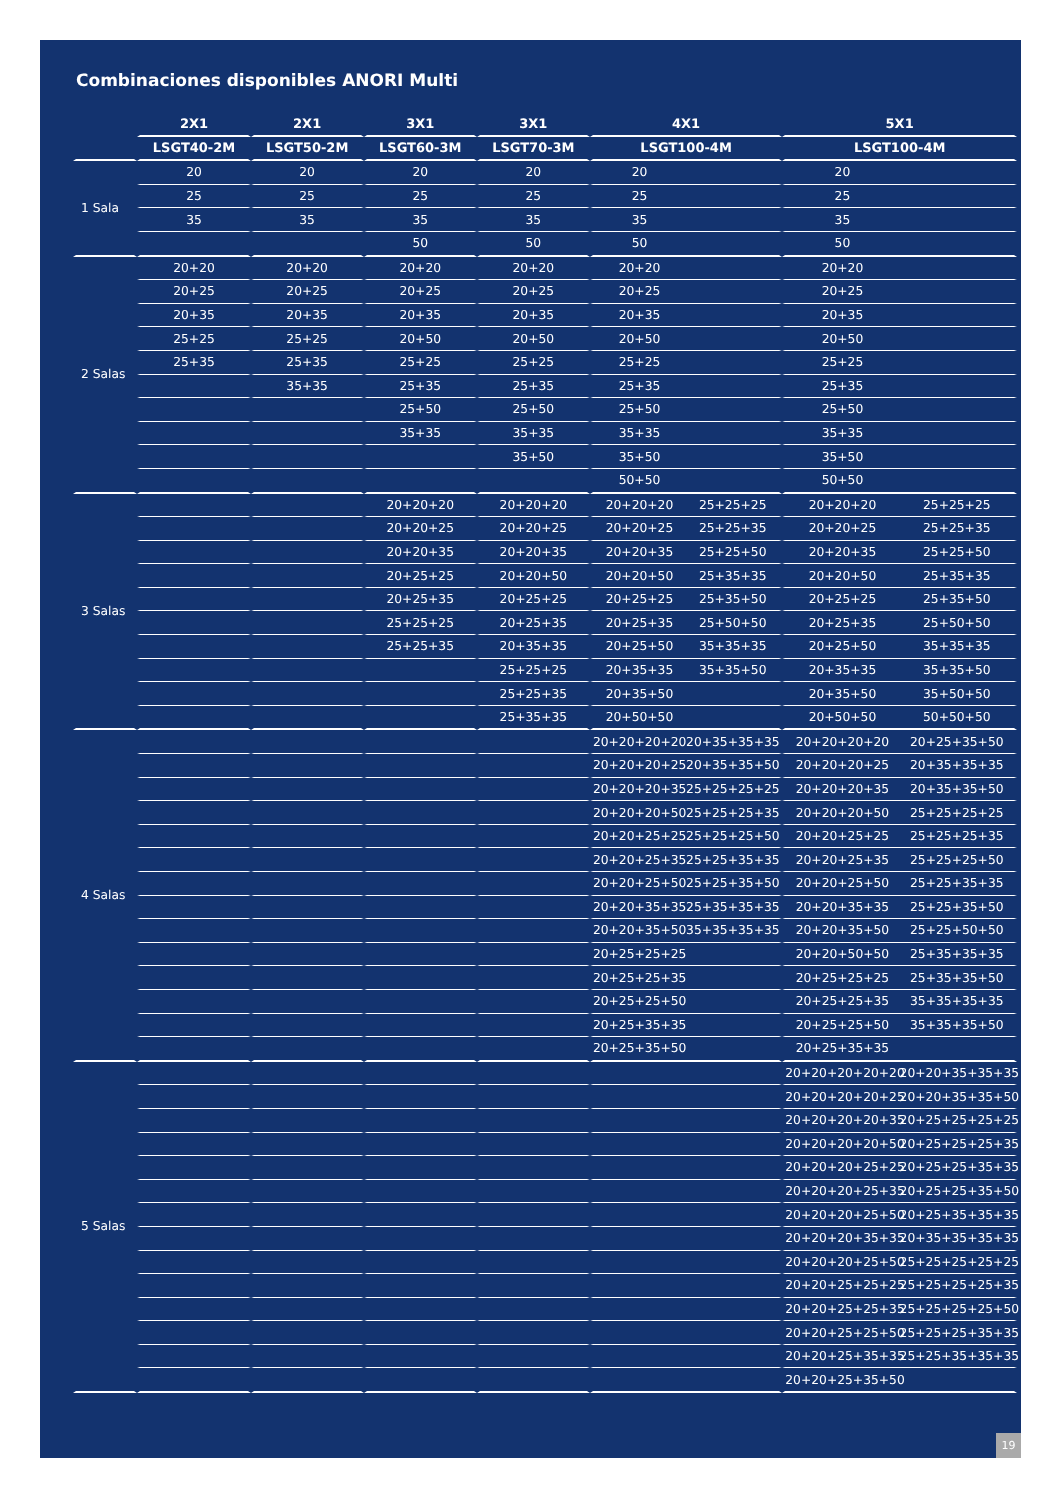Combinaciones disponibles ANORI Multi
| | 2X1 | 2X1 | 3X1 | 3X1 | 4X1 | | 5X1 | |
| --- | --- | --- | --- | --- | --- | --- | --- | --- |
| | LSGT40-2M | LSGT50-2M | LSGT60-3M | LSGT70-3M | LSGT100-4M | | LSGT100-4M | |
| 1 Sala | 20 | 20 | 20 | 20 | 20 | | 20 | |
| | 25 | 25 | 25 | 25 | 25 | | 25 | |
| | 35 | 35 | 35 | 35 | 35 | | 35 | |
| | | | 50 | 50 | 50 | | 50 | |
| 2 Salas | 20+20 | 20+20 | 20+20 | 20+20 | 20+20 | | 20+20 | |
| | 20+25 | 20+25 | 20+25 | 20+25 | 20+25 | | 20+25 | |
| | 20+35 | 20+35 | 20+35 | 20+35 | 20+35 | | 20+35 | |
| | 25+25 | 25+25 | 20+50 | 20+50 | 20+50 | | 20+50 | |
| | 25+35 | 25+35 | 25+25 | 25+25 | 25+25 | | 25+25 | |
| | | 35+35 | 25+35 | 25+35 | 25+35 | | 25+35 | |
| | | | 25+50 | 25+50 | 25+50 | | 25+50 | |
| | | | 35+35 | 35+35 | 35+35 | | 35+35 | |
| | | | | 35+50 | 35+50 | | 35+50 | |
| | | | | | 50+50 | | 50+50 | |
| 3 Salas | | | 20+20+20 | 20+20+20 | 20+20+20 | 25+25+25 | 20+20+20 | 25+25+25 |
| | | | 20+20+25 | 20+20+25 | 20+20+25 | 25+25+35 | 20+20+25 | 25+25+35 |
| | | | 20+20+35 | 20+20+35 | 20+20+35 | 25+25+50 | 20+20+35 | 25+25+50 |
| | | | 20+25+25 | 20+20+50 | 20+20+50 | 25+35+35 | 20+20+50 | 25+35+35 |
| | | | 20+25+35 | 20+25+25 | 20+25+25 | 25+35+50 | 20+25+25 | 25+35+50 |
| | | | 25+25+25 | 20+25+35 | 20+25+35 | 25+50+50 | 20+25+35 | 25+50+50 |
| | | | 25+25+35 | 20+35+35 | 20+25+50 | 35+35+35 | 20+25+50 | 35+35+35 |
| | | | | 25+25+25 | 20+35+35 | 35+35+50 | 20+35+35 | 35+35+50 |
| | | | | 25+25+35 | 20+35+50 | | 20+35+50 | 35+50+50 |
| | | | | 25+35+35 | 20+50+50 | | 20+50+50 | 50+50+50 |
| 4 Salas | | | | | 20+20+20+20 | 20+35+35+35 | 20+20+20+20 | 20+25+35+50 |
| | | | | | 20+20+20+25 | 20+35+35+50 | 20+20+20+25 | 20+35+35+35 |
| | | | | | 20+20+20+35 | 25+25+25+25 | 20+20+20+35 | 20+35+35+50 |
| | | | | | 20+20+20+50 | 25+25+25+35 | 20+20+20+50 | 25+25+25+25 |
| | | | | | 20+20+25+25 | 25+25+25+50 | 20+20+25+25 | 25+25+25+35 |
| | | | | | 20+20+25+35 | 25+25+35+35 | 20+20+25+35 | 25+25+25+50 |
| | | | | | 20+20+25+50 | 25+25+35+50 | 20+20+25+50 | 25+25+35+35 |
| | | | | | 20+20+35+35 | 25+35+35+35 | 20+20+35+35 | 25+25+35+50 |
| | | | | | 20+20+35+50 | 35+35+35+35 | 20+20+35+50 | 25+25+50+50 |
| | | | | | 20+25+25+25 | | 20+20+50+50 | 25+35+35+35 |
| | | | | | 20+25+25+35 | | 20+25+25+25 | 25+35+35+50 |
| | | | | | 20+25+25+50 | | 20+25+25+35 | 35+35+35+35 |
| | | | | | 20+25+35+35 | | 20+25+25+50 | 35+35+35+50 |
| | | | | | 20+25+35+50 | | 20+25+35+35 | |
| 5 Salas | | | | | | | 20+20+20+20+20 | 20+20+35+35+35 |
| | | | | | | | 20+20+20+20+25 | 20+20+35+35+50 |
| | | | | | | | 20+20+20+20+35 | 20+25+25+25+25 |
| | | | | | | | 20+20+20+20+50 | 20+25+25+25+35 |
| | | | | | | | 20+20+20+25+25 | 20+25+25+35+35 |
| | | | | | | | 20+20+20+25+35 | 20+25+25+35+50 |
| | | | | | | | 20+20+20+25+50 | 20+25+35+35+35 |
| | | | | | | | 20+20+20+35+35 | 20+35+35+35+35 |
| | | | | | | | 20+20+20+25+50 | 25+25+25+25+25 |
| | | | | | | | 20+20+25+25+25 | 25+25+25+25+35 |
| | | | | | | | 20+20+25+25+35 | 25+25+25+25+50 |
| | | | | | | | 20+20+25+25+50 | 25+25+25+35+35 |
| | | | | | | | 20+20+25+35+35 | 25+25+35+35+35 |
| | | | | | | | 20+20+25+35+50 | |
19